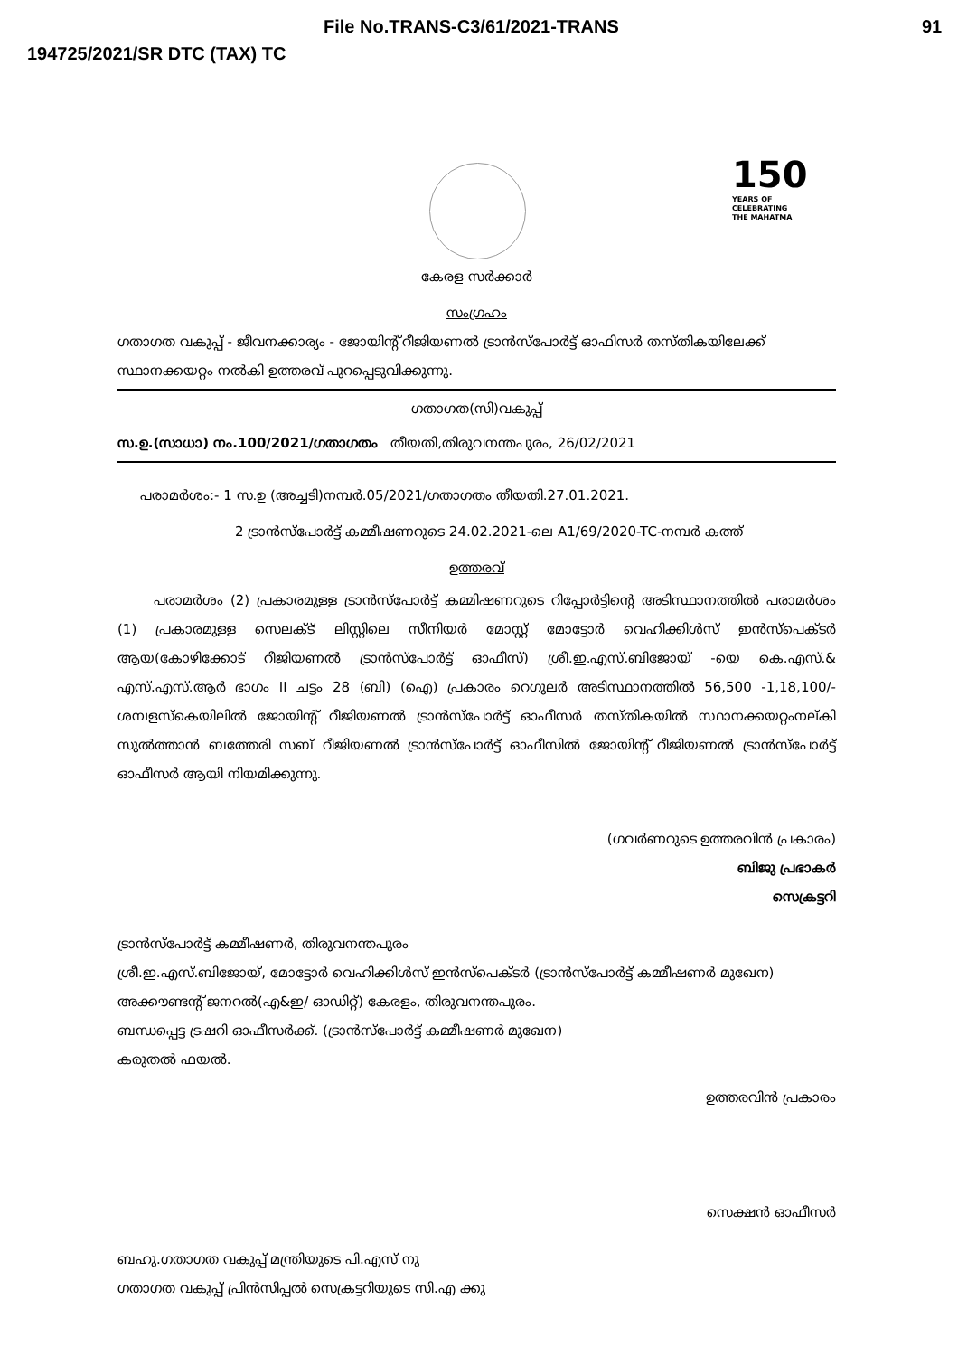File No.TRANS-C3/61/2021-TRANS 91
194725/2021/SR DTC (TAX) TC
150
YEARS OF
CELEBRATING
THE MAHATMA
കേരള സർക്കാർ
സംഗ്രഹം
ഗതാഗത വകുപ്പ് - ജീവനക്കാര്യം - ജോയിന്റ് റീജിയണൽ ട്രാൻസ്പോർട്ട് ഓഫിസർ തസ്തികയിലേക്ക് സ്ഥാനക്കയറ്റം നൽകി ഉത്തരവ് പുറപ്പെടുവിക്കുന്നു.
ഗതാഗത(സി)വകുപ്പ്
സ.ഉ.(സാധാ) നം.100/2021/ഗതാഗതം തീയതി,തിരുവനന്തപുരം, 26/02/2021
പരാമർശം:- 1 സ.ഉ (അച്ചടി)നമ്പർ.05/2021/ഗതാഗതം തീയതി.27.01.2021.
2 ട്രാൻസ്പോർട്ട് കമ്മീഷണറുടെ 24.02.2021-ലെ A1/69/2020-TC-നമ്പർ കത്ത്
ഉത്തരവ്
പരാമർശം (2) പ്രകാരമുള്ള ട്രാൻസ്പോർട്ട് കമ്മിഷണറുടെ റിപ്പോർട്ടിന്റെ അടിസ്ഥാനത്തിൽ പരാമർശം (1) പ്രകാരമുള്ള സെലക്ട് ലിസ്റ്റിലെ സീനിയർ മോസ്റ്റ് മോട്ടോർ വെഹിക്കിൾസ് ഇൻസ്പെക്ടർ ആയ(കോഴിക്കോട് റീജിയണൽ ട്രാൻസ്പോർട്ട് ഓഫീസ്) ശ്രീ.ഇ.എസ്.ബിജോയ് -യെ കെ.എസ്.& എസ്.എസ്.ആർ ഭാഗം II ചട്ടം 28 (ബി) (ഐ) പ്രകാരം റെഗുലർ അടിസ്ഥാനത്തിൽ 56,500 -1,18,100/- ശമ്പളസ്കെയിലിൽ ജോയിന്റ് റീജിയണൽ ട്രാൻസ്പോർട്ട് ഓഫീസർ തസ്തികയിൽ സ്ഥാനക്കയറ്റംനല്കി സുൽത്താൻ ബത്തേരി സബ് റീജിയണൽ ട്രാൻസ്പോർട്ട് ഓഫീസിൽ ജോയിന്റ് റീജിയണൽ ട്രാൻസ്പോർട്ട് ഓഫീസർ ആയി നിയമിക്കുന്നു.
(ഗവർണറുടെ ഉത്തരവിൻ പ്രകാരം)
ബിജു പ്രഭാകർ
സെക്രട്ടറി
ട്രാൻസ്പോർട്ട് കമ്മീഷണർ, തിരുവനന്തപുരം
ശ്രീ.ഇ.എസ്.ബിജോയ്, മോട്ടോർ വെഹിക്കിൾസ് ഇൻസ്പെക്ടർ (ട്രാൻസ്പോർട്ട് കമ്മീഷണർ മുഖേന)
അക്കൗണ്ടന്റ് ജനറൽ(എ&ഇ/ ഓഡിറ്റ്) കേരളം, തിരുവനന്തപുരം.
ബന്ധപ്പെട്ട ട്രഷറി ഓഫീസർക്ക്. (ട്രാൻസ്പോർട്ട് കമ്മീഷണർ മുഖേന)
കരുതൽ ഫയൽ.
ഉത്തരവിൻ പ്രകാരം
സെക്ഷൻ ഓഫീസർ
ബഹു.ഗതാഗത വകുപ്പ് മന്ത്രിയുടെ പി.എസ് നു
ഗതാഗത വകുപ്പ് പ്രിൻസിപ്പൽ സെക്രട്ടറിയുടെ സി.എ ക്കു